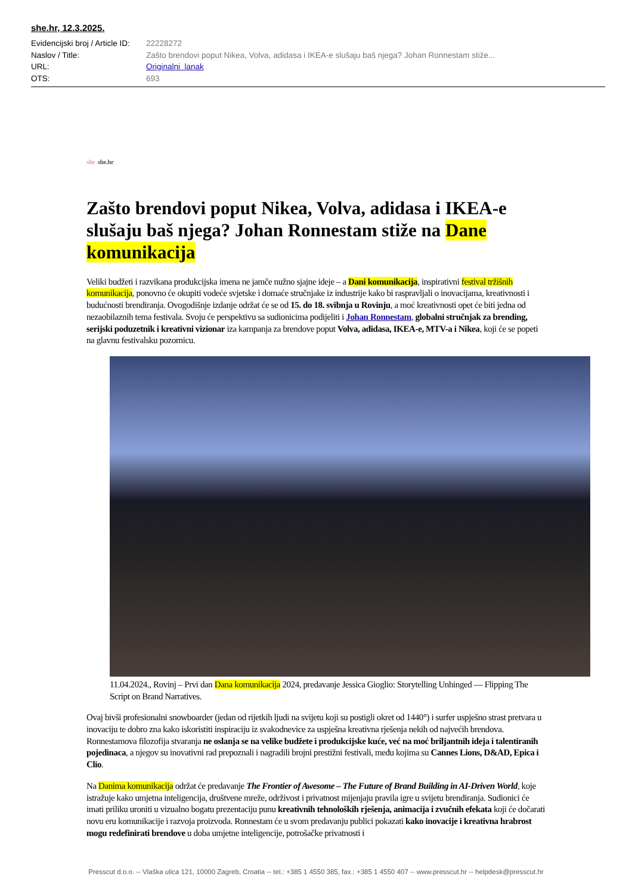she.hr, 12.3.2025.
Evidencijski broj / Article ID:
22228272
Naslov / Title:
Zašto brendovi poput Nikea, Volva, adidasa i IKEA-e slušaju baš njega? Johan Ronnestam stiže...
URL:
Originalni lanak
OTS:
693
she she.hr
Zašto brendovi poput Nikea, Volva, adidasa i IKEA-e slušaju baš njega? Johan Ronnestam stiže na Dane komunikacija
Veliki budžeti i razvikana produkcijska imena ne jamče nužno sjajne ideje – a Dani komunikacija, inspirativni festival tržišnih komunikacija, ponovno će okupiti vodeće svjetske i domaće stručnjake iz industrije kako bi raspravljali o inovacijama, kreativnosti i budućnosti brendiranja. Ovogodišnje izdanje održat će se od 15. do 18. svibnja u Rovinju, a moć kreativnosti opet će biti jedna od nezaobilaznih tema festivala. Svoju će perspektivu sa sudionicima podijeliti i Johan Ronnestam, globalni stručnjak za brending, serijski poduzetnik i kreativni vizionar iza kampanja za brendove poput Volva, adidasa, IKEA-e, MTV-a i Nikea, koji će se popeti na glavnu festivalsku pozornicu.
11.04.2024., Rovinj – Prvi dan Dana komunikacija 2024, predavanje Jessica Gioglio: Storytelling Unhinged — Flipping The Script on Brand Narratives.
Ovaj bivši profesionalni snowboarder (jedan od rijetkih ljudi na svijetu koji su postigli okret od 1440°) i surfer uspješno strast pretvara u inovaciju te dobro zna kako iskoristiti inspiraciju iz svakodnevice za uspješna kreativna rješenja nekih od najvećih brendova. Ronnestamova filozofija stvaranja ne oslanja se na velike budžete i produkcijske kuće, već na moć briljantnih ideja i talentiranih pojedinaca, a njegov su inovativni rad prepoznali i nagradili brojni prestižni festivali, među kojima su Cannes Lions, D&AD, Epica i Clio.
Na Danima komunikacija održat će predavanje The Frontier of Awesome – The Future of Brand Building in AI-Driven World, koje istražuje kako umjetna inteligencija, društvene mreže, održivost i privatnost mijenjaju pravila igre u svijetu brendiranja. Sudionici će imati priliku uroniti u vizualno bogatu prezentaciju punu kreativnih tehnoloških rješenja, animacija i zvučnih efekata koji će dočarati novu eru komunikacije i razvoja proizvoda. Ronnestam će u svom predavanju publici pokazati kako inovacije i kreativna hrabrost mogu redefinirati brendove u doba umjetne inteligencije, potrošačke privatnosti i
Presscut d.o.o. -- Vlaška ulica 121, 10000 Zagreb, Croatia -- tel.: +385 1 4550 385, fax.: +385 1 4550 407 -- www.presscut.hr -- helpdesk@presscut.hr